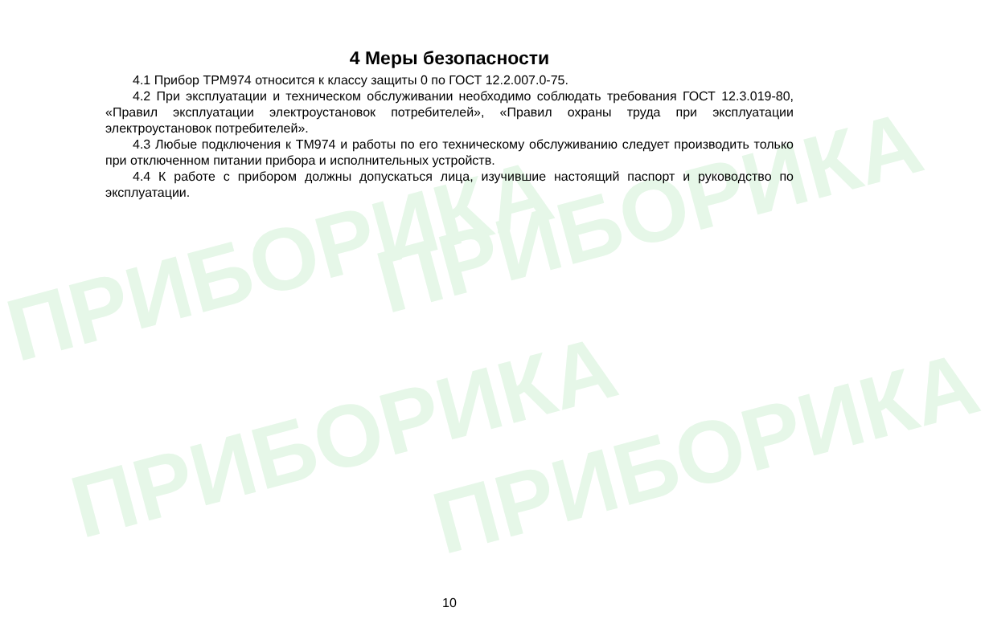ПРИБОРИКА ПРИБОРИКА
ПРИБОРИКА ПРИБОРИКА
4 Меры безопасности
4.1 Прибор ТРМ974 относится к классу защиты 0 по ГОСТ 12.2.007.0-75.
4.2 При эксплуатации и техническом обслуживании необходимо соблюдать требования ГОСТ 12.3.019-80, «Правил эксплуатации электроустановок потребителей», «Правил охраны труда при эксплуатации электроустановок потребителей».
4.3 Любые подключения к ТМ974 и работы по его техническому обслуживанию следует производить только при отключенном питании прибора и исполнительных устройств.
4.4 К работе с прибором должны допускаться лица, изучившие настоящий паспорт и руководство по эксплуатации.
10